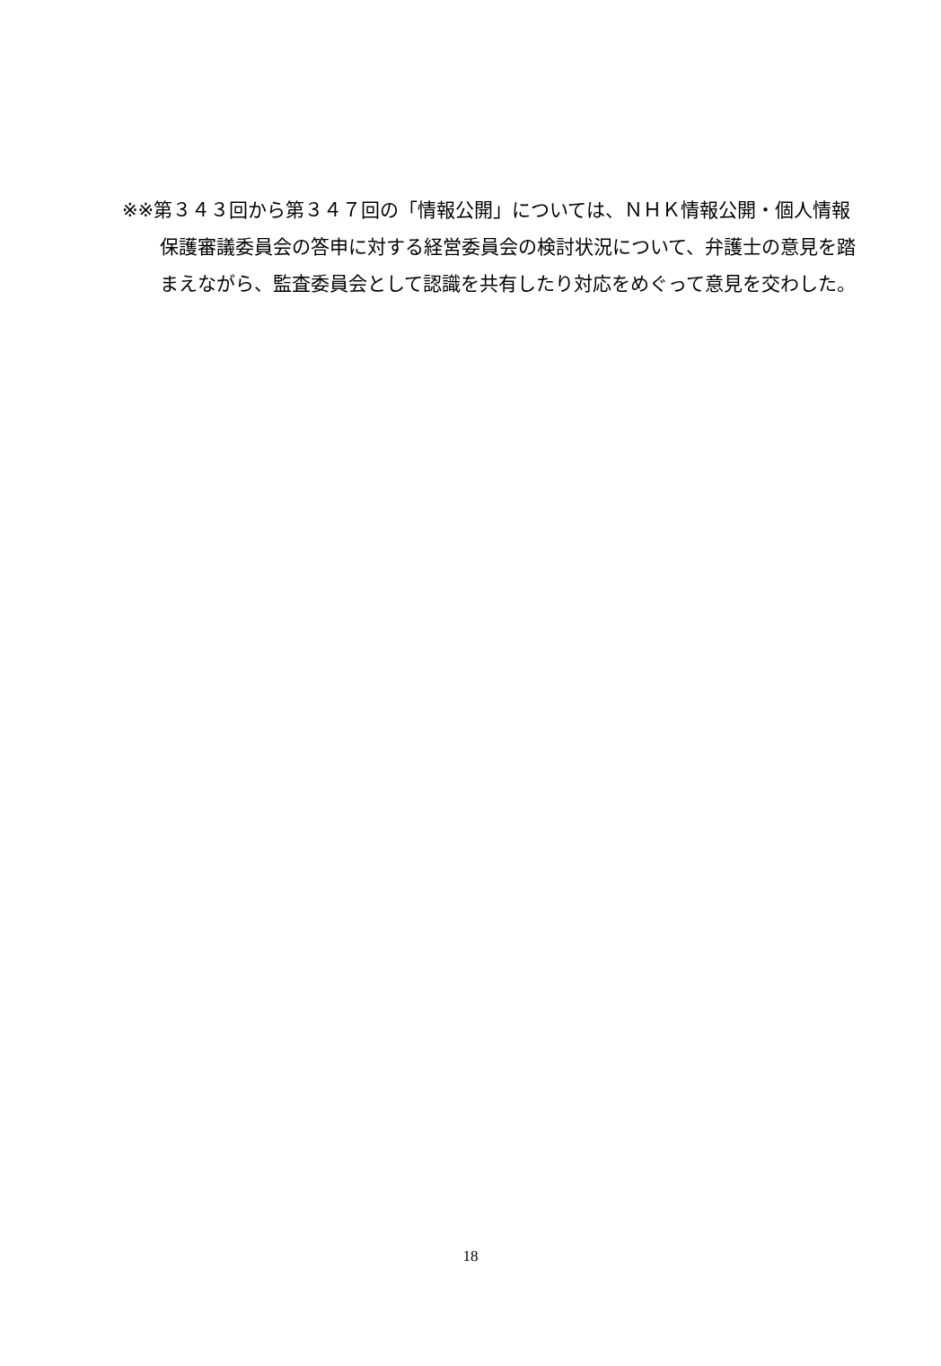※※第３４３回から第３４７回の「情報公開」については、ＮＨＫ情報公開・個人情報保護審議委員会の答申に対する経営委員会の検討状況について、弁護士の意見を踏まえながら、監査委員会として認識を共有したり対応をめぐって意見を交わした。
18